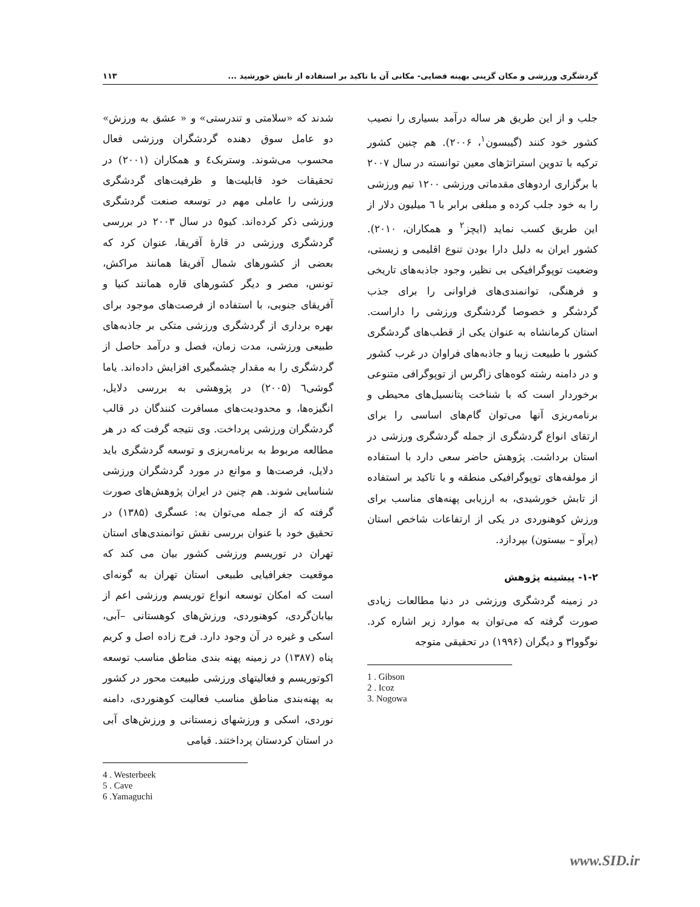گردشگری ورزشی و مکان گزینی بهینه فضایی- مکانی آن با تاکید بر استفاده از تابش خورشید ... ۱۱۳
جلب و از این طریق هر ساله درآمد بسیاری را نصیب کشور خود کنند (گیبسون<sup>۱</sup>، ۲۰۰۶). هم چنین کشور ترکیه با تدوین استراتژهای معین توانسته در سال ۲۰۰۷ با برگزاری اردوهای مقدماتی ورزشی ۱۲۰۰ تیم ورزشی را به خود جلب کرده و مبلغی برابر با ٦ میلیون دلار از این طریق کسب نماید (ایچز<sup>۲</sup> و همکاران، ۲۰۱۰). کشور ایران به دلیل دارا بودن تنوع اقلیمی و زیستی، وضعیت توپوگرافیکی بی نظیر، وجود جاذبه‌های تاریخی و فرهنگی، توانمندی‌های فراوانی را برای جذب گردشگر و خصوصا گردشگری ورزشی را داراست. استان کرمانشاه به عنوان یکی از قطب‌های گردشگری کشور با طبیعت زیبا و جاذبه‌های فراوان در غرب کشور و در دامنه رشته کوه‌های زاگرس از توپوگرافی متنوعی برخوردار است که با شناخت پتانسیل‌های محیطی و برنامه‌ریزی آنها می‌توان گام‌های اساسی را برای ارتقای انواع گردشگری از جمله گردشگری ورزشی در استان برداشت. پژوهش حاضر سعی دارد با استفاده از مولفه‌های توپوگرافیکی منطقه و با تاکید بر استفاده از تابش خورشیدی، به ارزیابی پهنه‌های مناسب برای ورزش کوهنوردی در یکی از ارتفاعات شاخص استان (پرآو – بیستون) بپردازد.
۱-۲- پیشینه پژوهش
در زمینه گردشگری ورزشی در دنیا مطالعات زیادی صورت گرفته که می‌توان به موارد زیر اشاره کرد. نوگووا۳ و دیگران (۱۹۹۶) در تحقیقی متوجه
1 . Gibson
2 . Icoz
3. Nogowa
شدند که «سلامتی و تندرستی» و « عشق به ورزش» دو عامل سوق دهنده گردشگران ورزشی فعال محسوب می‌شوند. وستربک٤ و همکاران (۲۰۰۱) در تحقیقات خود قابلیت‌ها و ظرفیت‌های گردشگری ورزشی را عاملی مهم در توسعه صنعت گردشگری ورزشی ذکر کرده‌اند. کیو٥ در سال ۲۰۰۳ در بررسی گردشگری ورزشی در قارهٔ آفریقا، عنوان کرد که بعضی از کشورهای شمال آفریقا همانند مراکش، تونس، مصر و دیگر کشورهای قاره همانند کنیا و آفریقای جنوبی، با استفاده از فرصت‌های موجود برای بهره برداری از گردشگری ورزشی متکی بر جاذبه‌های طبیعی ورزشی، مدت زمان، فصل و درآمد حاصل از گردشگری را به مقدار چشمگیری افزایش داده‌اند. یاما گوشی٦ (۲۰۰۵) در پژوهشی به بررسی دلایل، انگیزه‌ها، و محدودیت‌های مسافرت کنندگان در قالب گردشگران ورزشی پرداخت. وی نتیجه گرفت که در هر مطالعه مربوط به برنامه‌ریزی و توسعه گردشگری باید دلایل، فرصت‌ها و موانع در مورد گردشگران ورزشی شناسایی شوند. هم چنین در ایران پژوهش‌های صورت گرفته که از جمله می‌توان به: عسگری (۱۳۸۵) در تحقیق خود با عنوان بررسی نقش توانمندی‌های استان تهران در توریسم ورزشی کشور بیان می کند که موقعیت جغرافیایی طبیعی استان تهران به گونه‌ای است که امکان توسعه انواع توریسم ورزشی اعم از بیابان‌گردی، کوهنوردی، ورزش‌های کوهستانی –آبی، اسکی و غیره در آن وجود دارد. فرج زاده اصل و کریم پناه (۱۳۸۷) در زمینه پهنه بندی مناطق مناسب توسعه اکوتوریسم و فعالیتهای ورزشی طبیعت محور در کشور به پهنه‌بندی مناطق مناسب فعالیت کوهنوردی، دامنه نوردی، اسکی و ورزشهای زمستانی و ورزش‌های آبی در استان کردستان پرداختند. قیامی
4 . Westerbeek
5 . Cave
6 .Yamaguchi
www.SID.ir